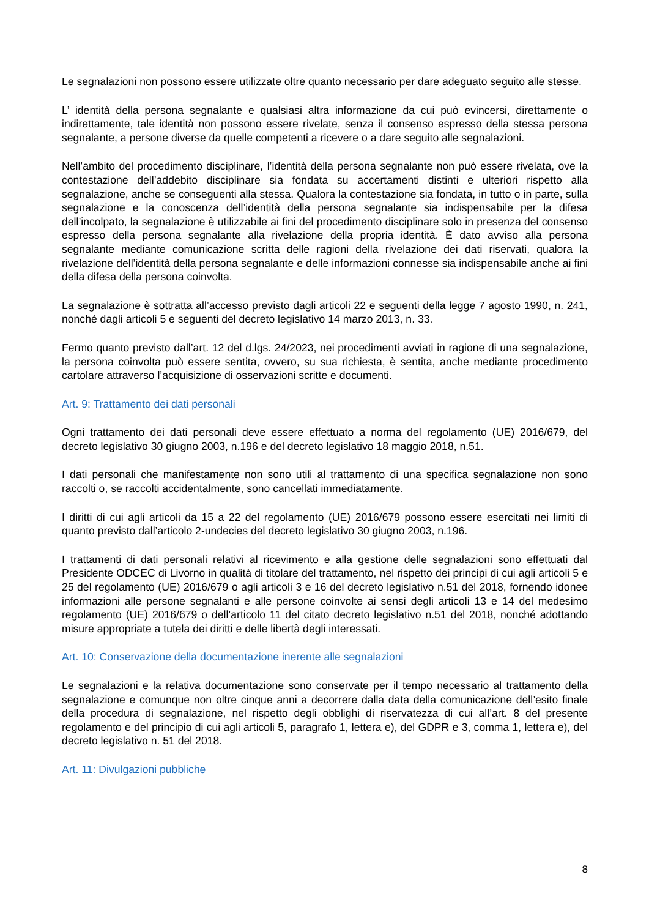Le segnalazioni non possono essere utilizzate oltre quanto necessario per dare adeguato seguito alle stesse.
L’ identità della persona segnalante e qualsiasi altra informazione da cui può evincersi, direttamente o indirettamente, tale identità non possono essere rivelate, senza il consenso espresso della stessa persona segnalante, a persone diverse da quelle competenti a ricevere o a dare seguito alle segnalazioni.
Nell’ambito del procedimento disciplinare, l’identità della persona segnalante non può essere rivelata, ove la contestazione dell’addebito disciplinare sia fondata su accertamenti distinti e ulteriori rispetto alla segnalazione, anche se conseguenti alla stessa. Qualora la contestazione sia fondata, in tutto o in parte, sulla segnalazione e la conoscenza dell’identità della persona segnalante sia indispensabile per la difesa dell’incolpato, la segnalazione è utilizzabile ai fini del procedimento disciplinare solo in presenza del consenso espresso della persona segnalante alla rivelazione della propria identità. È dato avviso alla persona segnalante mediante comunicazione scritta delle ragioni della rivelazione dei dati riservati, qualora la rivelazione dell’identità della persona segnalante e delle informazioni connesse sia indispensabile anche ai fini della difesa della persona coinvolta.
La segnalazione è sottratta all’accesso previsto dagli articoli 22 e seguenti della legge 7 agosto 1990, n. 241, nonché dagli articoli 5 e seguenti del decreto legislativo 14 marzo 2013, n. 33.
Fermo quanto previsto dall’art. 12 del d.lgs. 24/2023, nei procedimenti avviati in ragione di una segnalazione, la persona coinvolta può essere sentita, ovvero, su sua richiesta, è sentita, anche mediante procedimento cartolare attraverso l’acquisizione di osservazioni scritte e documenti.
Art. 9: Trattamento dei dati personali
Ogni trattamento dei dati personali deve essere effettuato a norma del regolamento (UE) 2016/679, del decreto legislativo 30 giugno 2003, n.196 e del decreto legislativo 18 maggio 2018, n.51.
I dati personali che manifestamente non sono utili al trattamento di una specifica segnalazione non sono raccolti o, se raccolti accidentalmente, sono cancellati immediatamente.
I diritti di cui agli articoli da 15 a 22 del regolamento (UE) 2016/679 possono essere esercitati nei limiti di quanto previsto dall’articolo 2-undecies del decreto legislativo 30 giugno 2003, n.196.
I trattamenti di dati personali relativi al ricevimento e alla gestione delle segnalazioni sono effettuati dal Presidente ODCEC di Livorno in qualità di titolare del trattamento, nel rispetto dei principi di cui agli articoli 5 e 25 del regolamento (UE) 2016/679 o agli articoli 3 e 16 del decreto legislativo n.51 del 2018, fornendo idonee informazioni alle persone segnalanti e alle persone coinvolte ai sensi degli articoli 13 e 14 del medesimo regolamento (UE) 2016/679 o dell’articolo 11 del citato decreto legislativo n.51 del 2018, nonché adottando misure appropriate a tutela dei diritti e delle libertà degli interessati.
Art. 10: Conservazione della documentazione inerente alle segnalazioni
Le segnalazioni e la relativa documentazione sono conservate per il tempo necessario al trattamento della segnalazione e comunque non oltre cinque anni a decorrere dalla data della comunicazione dell’esito finale della procedura di segnalazione, nel rispetto degli obblighi di riservatezza di cui all’art. 8 del presente regolamento e del principio di cui agli articoli 5, paragrafo 1, lettera e), del GDPR e 3, comma 1, lettera e), del decreto legislativo n. 51 del 2018.
Art. 11: Divulgazioni pubbliche
8